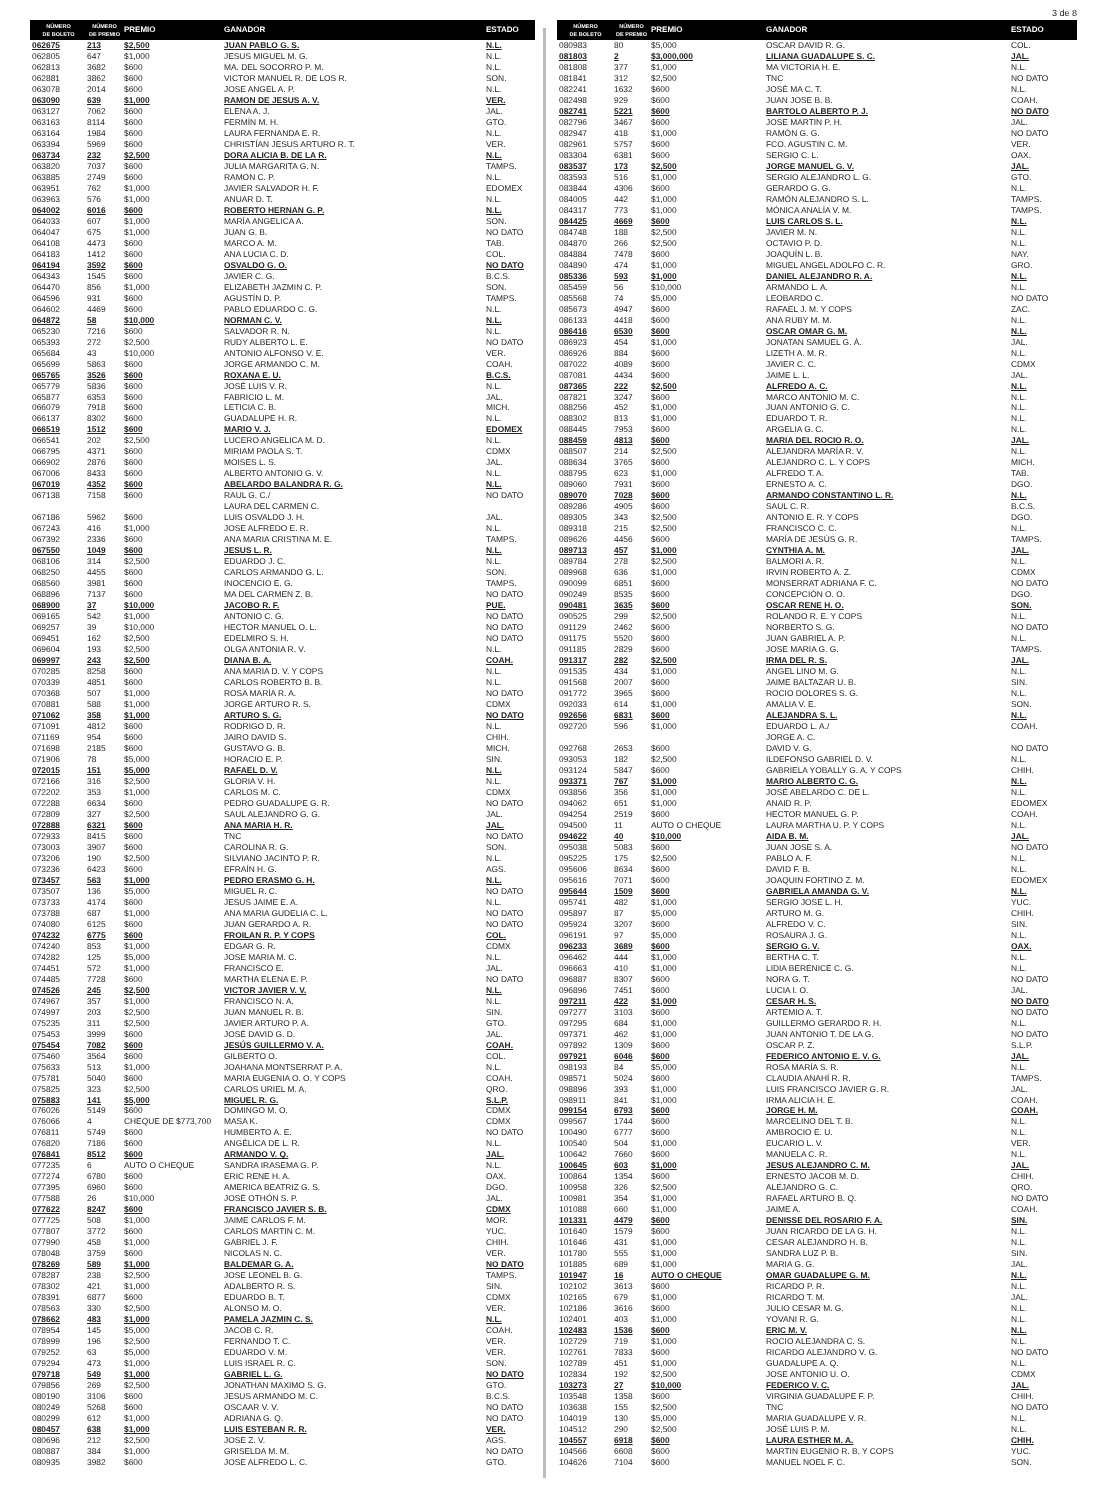3 de 8
| NÚMERO DE BOLETO | NÚMERO DE PREMIO | PREMIO | GANADOR | ESTADO |
| --- | --- | --- | --- | --- |
| 062675 | 213 | $2,500 | JUAN PABLO G. S. | N.L. |
| 062805 | 647 | $1,000 | JESUS MIGUEL M. G. | N.L. |
| 062813 | 3682 | $600 | MA. DEL SOCORRO P. M. | N.L. |
| 062881 | 3862 | $600 | VICTOR MANUEL R. DE LOS R. | SON. |
| 063078 | 2014 | $600 | JOSE ANGEL A. P. | N.L. |
| 063090 | 639 | $1,000 | RAMON DE JESUS A. V. | VER. |
| 063127 | 7062 | $600 | ELENA A. J. | JAL. |
| 063163 | 8114 | $600 | FERMÍN M. H. | GTO. |
| 063164 | 1984 | $600 | LAURA FERNANDA E. R. | N.L. |
| 063394 | 5969 | $600 | CHRISTÍAN JESUS ARTURO R. T. | VER. |
| 063734 | 232 | $2,500 | DORA ALICIA B. DE LA R. | N.L. |
| 063820 | 7037 | $600 | JULIA MARGARITA G. N. | TAMPS. |
| 063885 | 2749 | $600 | RAMON C. P. | N.L. |
| 063951 | 762 | $1,000 | JAVIER SALVADOR H. F. | EDOMEX |
| 063963 | 576 | $1,000 | ANUAR D. T. | N.L. |
| 064002 | 6016 | $600 | ROBERTO HERNAN G. P. | N.L. |
| 064033 | 607 | $1,000 | MARÍA ANGELICA A. | SON. |
| 064047 | 675 | $1,000 | JUAN G. B. | NO DATO |
| 064108 | 4473 | $600 | MARCO A. M. | TAB. |
| 064183 | 1412 | $600 | ANA LUCIA C. D. | COL. |
| 064194 | 3592 | $600 | OSVALDO G. O. | NO DATO |
| 064343 | 1545 | $600 | JAVIER C. G. | B.C.S. |
| 064470 | 856 | $1,000 | ELIZABETH JAZMIN C. P. | SON. |
| 064596 | 931 | $600 | AGUSTÍN D. P. | TAMPS. |
| 064602 | 4469 | $600 | PABLO EDUARDO C. G. | N.L. |
| 064872 | 58 | $10,000 | NORMAN C. V. | N.L. |
| 065230 | 7216 | $600 | SALVADOR R. N. | N.L. |
| 065393 | 272 | $2,500 | RUDY ALBERTO L. E. | NO DATO |
| 065684 | 43 | $10,000 | ANTONIO ALFONSO V. E. | VER. |
| 065699 | 5863 | $600 | JORGE ARMANDO C. M. | COAH. |
| 065765 | 3526 | $600 | ROXANA E. U. | B.C.S. |
| 065779 | 5836 | $600 | JOSÉ LUIS V. R. | N.L. |
| 065877 | 6353 | $600 | FABRICIO L. M. | JAL. |
| 066079 | 7918 | $600 | LETICIA C. B. | MICH. |
| 066137 | 8302 | $600 | GUADALUPE H. R. | N.L. |
| 066519 | 1512 | $600 | MARIO V. J. | EDOMEX |
| 066541 | 202 | $2,500 | LUCERO ANGELICA M. D. | N.L. |
| 066795 | 4371 | $600 | MIRIAM PAOLA S. T. | CDMX |
| 066902 | 2876 | $600 | MOISES L. S. | JAL. |
| 067006 | 8433 | $600 | ALBERTO ANTONIO G. V. | N.L. |
| 067019 | 4352 | $600 | ABELARDO BALANDRA R. G. | N.L. |
| 067138 | 7158 | $600 | RAUL G. C./ LAURA DEL CARMEN C. | NO DATO |
| 067186 | 5962 | $600 | LUIS OSVALDO J. H. | JAL. |
| 067243 | 416 | $1,000 | JOSE ALFREDO E. R. | N.L. |
| 067392 | 2336 | $600 | ANA MARIA CRISTINA M. E. | TAMPS. |
| 067550 | 1049 | $600 | JESUS L. R. | N.L. |
| 068106 | 314 | $2,500 | EDUARDO J. C. | N.L. |
| 068250 | 4455 | $600 | CARLOS ARMANDO G. L. | SON. |
| 068560 | 3981 | $600 | INOCENCIO E. G. | TAMPS. |
| 068896 | 7137 | $600 | MA DEL CARMEN Z. B. | NO DATO |
| 068900 | 37 | $10,000 | JACOBO R. F. | PUE. |
| 069165 | 542 | $1,000 | ANTONIO C. G. | NO DATO |
| 069257 | 39 | $10,000 | HECTOR MANUEL O. L. | NO DATO |
| 069451 | 162 | $2,500 | EDELMIRO S. H. | NO DATO |
| 069604 | 193 | $2,500 | OLGA ANTONIA R. V. | N.L. |
| 069997 | 243 | $2,500 | DIANA B. A. | COAH. |
| 070285 | 8258 | $600 | ANA MARIA D. V. Y COPS | N.L. |
| 070339 | 4851 | $600 | CARLOS ROBERTO B. B. | N.L. |
| 070368 | 507 | $1,000 | ROSA MARÍA R. A. | NO DATO |
| 070881 | 588 | $1,000 | JORGE ARTURO R. S. | CDMX |
| 071062 | 358 | $1,000 | ARTURO S. G. | NO DATO |
| 071091 | 4812 | $600 | RODRIGO D. R. | N.L. |
| 071169 | 954 | $600 | JAIRO DAVID S. | CHIH. |
| 071698 | 2185 | $600 | GUSTAVO G. B. | MICH. |
| 071906 | 78 | $5,000 | HORACIO E. P. | SIN. |
| 072015 | 151 | $5,000 | RAFAEL D. V. | N.L. |
| 072166 | 316 | $2,500 | GLORIA V. H. | N.L. |
| 072202 | 353 | $1,000 | CARLOS M. C. | CDMX |
| 072288 | 6634 | $600 | PEDRO GUADALUPE G. R. | NO DATO |
| 072809 | 327 | $2,500 | SAUL ALEJANDRO G. G. | JAL. |
| 072888 | 6321 | $600 | ANA MARIA H. R. | JAL. |
| 072933 | 8415 | $600 | TNC | NO DATO |
| 073003 | 3907 | $600 | CAROLINA R. G. | SON. |
| 073206 | 190 | $2,500 | SILVIANO JACINTO P. R. | N.L. |
| 073236 | 6423 | $600 | EFRAÍN H. G. | AGS. |
| 073457 | 563 | $1,000 | PEDRO ERASMO G. H. | N.L. |
| 073507 | 136 | $5,000 | MIGUEL R. C. | NO DATO |
| 073733 | 4174 | $600 | JESUS JAIME E. A. | N.L. |
| 073788 | 687 | $1,000 | ANA MARIA GUDELIA C. L. | NO DATO |
| 074080 | 6125 | $600 | JUAN GERARDO A. R. | NO DATO |
| 074232 | 6775 | $600 | FROILAN R. P. Y COPS | COL. |
| 074240 | 853 | $1,000 | EDGAR G. R. | CDMX |
| 074282 | 125 | $5,000 | JOSE MARIA M. C. | N.L. |
| 074451 | 572 | $1,000 | FRANCISCO E. | JAL. |
| 074485 | 7728 | $600 | MARTHA ELENA E. P. | NO DATO |
| 074526 | 245 | $2,500 | VICTOR JAVIER V. V. | N.L. |
| 074967 | 357 | $1,000 | FRANCISCO N. A. | N.L. |
| 074997 | 203 | $2,500 | JUAN MANUEL R. B. | SIN. |
| 075235 | 311 | $2,500 | JAVIER ARTURO P. A. | GTO. |
| 075453 | 3999 | $600 | JOSÉ DAVID G. D. | JAL. |
| 075454 | 7082 | $600 | JESÚS GUILLERMO V. A. | COAH. |
| 075460 | 3564 | $600 | GILBERTO O. | COL. |
| 075633 | 513 | $1,000 | JOAHANA MONTSERRAT P. A. | N.L. |
| 075781 | 5040 | $600 | MARIA EUGENIA O. O. Y COPS | COAH. |
| 075825 | 323 | $2,500 | CARLOS URIEL M. A. | QRO. |
| 075883 | 141 | $5,000 | MIGUEL R. G. | S.L.P. |
| 076026 | 5149 | $600 | DOMINGO M. O. | CDMX |
| 076066 | 4 | CHEQUE DE $773,700 | MASA K. | CDMX |
| 076811 | 5749 | $600 | HUMBERTO A. E. | NO DATO |
| 076820 | 7186 | $600 | ANGÉLICA DE L. R. | N.L. |
| 076841 | 8512 | $600 | ARMANDO V. Q. | JAL. |
| 077235 | 6 | AUTO O CHEQUE | SANDRA IRASEMA G. P. | N.L. |
| 077274 | 6780 | $600 | ERIC RENE H. A. | OAX. |
| 077395 | 6960 | $600 | AMERICA BEATRIZ G. S. | DGO. |
| 077588 | 26 | $10,000 | JOSÉ OTHÓN S. P. | JAL. |
| 077622 | 8247 | $600 | FRANCISCO JAVIER S. B. | CDMX |
| 077725 | 508 | $1,000 | JAIME CARLOS F. M. | MOR. |
| 077807 | 3772 | $600 | CARLOS MARTIN C. M. | YUC. |
| 077990 | 458 | $1,000 | GABRIEL J. F. | CHIH. |
| 078048 | 3759 | $600 | NICOLAS N. C. | VER. |
| 078269 | 589 | $1,000 | BALDEMAR G. A. | NO DATO |
| 078287 | 238 | $2,500 | JOSE LEONEL B. G. | TAMPS. |
| 078302 | 421 | $1,000 | ADALBERTO R. S. | SIN. |
| 078391 | 6877 | $600 | EDUARDO B. T. | CDMX |
| 078563 | 330 | $2,500 | ALONSO M. O. | VER. |
| 078662 | 483 | $1,000 | PAMELA JAZMIN C. S. | N.L. |
| 078954 | 145 | $5,000 | JACOB C. R. | COAH. |
| 078999 | 196 | $2,500 | FERNANDO T. C. | VER. |
| 079252 | 63 | $5,000 | EDUARDO V. M. | VER. |
| 079294 | 473 | $1,000 | LUIS ISRAEL R. C. | SON. |
| 079718 | 549 | $1,000 | GABRIEL L. G. | NO DATO |
| 079856 | 269 | $2,500 | JONATHAN MAXIMO S. G. | GTO. |
| 080190 | 3106 | $600 | JESUS ARMANDO M. C. | B.C.S. |
| 080249 | 5268 | $600 | OSCAAR V. V. | NO DATO |
| 080299 | 612 | $1,000 | ADRIANA G. Q. | NO DATO |
| 080457 | 638 | $1,000 | LUIS ESTEBAN R. R. | VER. |
| 080696 | 212 | $2,500 | JOSE Z. V. | AGS. |
| 080887 | 384 | $1,000 | GRISELDA M. M. | NO DATO |
| 080935 | 3982 | $600 | JOSE ALFREDO L. C. | GTO. |
| NÚMERO DE BOLETO | NÚMERO DE PREMIO | PREMIO | GANADOR | ESTADO |
| --- | --- | --- | --- | --- |
| 080983 | 80 | $5,000 | OSCAR DAVID R. G. | COL. |
| 081803 | 2 | $3,000,000 | LILIANA GUADALUPE S. C. | JAL. |
| 081808 | 377 | $1,000 | MA VICTORIA H. E. | N.L. |
| 081841 | 312 | $2,500 | TNC | NO DATO |
| 082241 | 1632 | $600 | JOSÉ MA C. T. | N.L. |
| 082498 | 929 | $600 | JUAN JOSE B. B. | COAH. |
| 082741 | 5221 | $600 | BARTOLO ALBERTO P. J. | NO DATO |
| 082796 | 3467 | $600 | JOSE MARTIN P. H. | JAL. |
| 082947 | 418 | $1,000 | RAMÓN G. G. | NO DATO |
| 082961 | 5757 | $600 | FCO. AGUSTIN C. M. | VER. |
| 083304 | 6381 | $600 | SERGIO C. L. | OAX. |
| 083537 | 173 | $2,500 | JORGE MANUEL G. V. | JAL. |
| 083593 | 516 | $1,000 | SERGIO ALEJANDRO L. G. | GTO. |
| 083844 | 4306 | $600 | GERARDO G. G. | N.L. |
| 084005 | 442 | $1,000 | RAMÓN ALEJANDRO S. L. | TAMPS. |
| 084317 | 773 | $1,000 | MÓNICA ANALÍA V. M. | TAMPS. |
| 084425 | 4669 | $600 | LUIS CARLOS S. L. | N.L. |
| 084748 | 188 | $2,500 | JAVIER M. N. | N.L. |
| 084870 | 266 | $2,500 | OCTAVIO P. D. | N.L. |
| 084884 | 7478 | $600 | JOAQUÍN L. B. | NAY. |
| 084890 | 474 | $1,000 | MIGUEL ANGEL ADOLFO C. R. | GRO. |
| 085336 | 593 | $1,000 | DANIEL ALEJANDRO R. A. | N.L. |
| 085459 | 56 | $10,000 | ARMANDO L. A. | N.L. |
| 085568 | 74 | $5,000 | LEOBARDO C. | NO DATO |
| 085673 | 4947 | $600 | RAFAEL J. M. Y COPS | ZAC. |
| 086133 | 4418 | $600 | ANA RUBY M. M. | N.L. |
| 086416 | 6530 | $600 | OSCAR OMAR G. M. | N.L. |
| 086923 | 454 | $1,000 | JONATAN SAMUEL G. Á. | JAL. |
| 086926 | 884 | $600 | LIZETH A. M. R. | N.L. |
| 087022 | 4089 | $600 | JAVIER C. C. | CDMX |
| 087081 | 4434 | $600 | JAIME L. L. | JAL. |
| 087365 | 222 | $2,500 | ALFREDO A. C. | N.L. |
| 087821 | 3247 | $600 | MARCO ANTONIO M. C. | N.L. |
| 088256 | 452 | $1,000 | JUAN ANTONIO G. C. | N.L. |
| 088302 | 813 | $1,000 | EDUARDO T. R. | N.L. |
| 088445 | 7953 | $600 | ARGELIA G. C. | N.L. |
| 088459 | 4813 | $600 | MARIA DEL ROCIO R. O. | JAL. |
| 088507 | 214 | $2,500 | ALEJANDRA MARÍA R. V. | N.L. |
| 088634 | 3765 | $600 | ALEJANDRO C. L. Y COPS | MICH. |
| 088795 | 623 | $1,000 | ALFREDO T. A. | TAB. |
| 089060 | 7931 | $600 | ERNESTO A. C. | DGO. |
| 089070 | 7028 | $600 | ARMANDO CONSTANTINO L. R. | N.L. |
| 089286 | 4905 | $600 | SAUL C. R. | B.C.S. |
| 089305 | 343 | $2,500 | ANTONIO E. R. Y COPS | DGO. |
| 089318 | 215 | $2,500 | FRANCISCO C. C. | N.L. |
| 089626 | 4456 | $600 | MARÍA DE JESÚS G. R. | TAMPS. |
| 089713 | 457 | $1,000 | CYNTHIA A. M. | JAL. |
| 089784 | 278 | $2,500 | BALMORI A. R. | N.L. |
| 089968 | 636 | $1,000 | IRVIN ROBERTO A. Z. | CDMX |
| 090099 | 6851 | $600 | MONSERRAT ADRIANA F. C. | NO DATO |
| 090249 | 8535 | $600 | CONCEPCIÓN O. O. | DGO. |
| 090481 | 3635 | $600 | OSCAR RENE H. O. | SON. |
| 090525 | 299 | $2,500 | ROLANDO R. E. Y COPS | N.L. |
| 091129 | 2462 | $600 | NORBERTO S. G. | NO DATO |
| 091175 | 5520 | $600 | JUAN GABRIEL A. P. | N.L. |
| 091185 | 2829 | $600 | JOSE MARIA G. G. | TAMPS. |
| 091317 | 282 | $2,500 | IRMA DEL R. S. | JAL. |
| 091535 | 434 | $1,000 | ANGEL LINO M. G. | N.L. |
| 091568 | 2007 | $600 | JAIME BALTAZAR U. B. | SIN. |
| 091772 | 3965 | $600 | ROCIO DOLORES S. G. | N.L. |
| 092033 | 614 | $1,000 | AMALIA V. E. | SON. |
| 092656 | 6831 | $600 | ALEJANDRA S. L. | N.L. |
| 092720 | 596 | $1,000 | EDUARDO L. A./ JORGE A. C. | COAH. |
| 092768 | 2653 | $600 | DAVID V. G. | NO DATO |
| 093053 | 182 | $2,500 | ILDEFONSO GABRIEL D. V. | N.L. |
| 093124 | 5847 | $600 | GABRIELA YOBALLY G. A. Y COPS | CHIH. |
| 093371 | 767 | $1,000 | MARIO ALBERTO C. G. | N.L. |
| 093856 | 356 | $1,000 | JOSÉ ABELARDO C. DE L. | N.L. |
| 094062 | 651 | $1,000 | ANAID R. P. | EDOMEX |
| 094254 | 2519 | $600 | HECTOR MANUEL G. P. | COAH. |
| 094500 | 11 | AUTO O CHEQUE | LAURA MARTHA U. P. Y COPS | N.L. |
| 094622 | 40 | $10,000 | AIDA B. M. | JAL. |
| 095038 | 5083 | $600 | JUAN JOSE S. A. | NO DATO |
| 095225 | 175 | $2,500 | PABLO A. F. | N.L. |
| 095606 | 8634 | $600 | DAVID F. B. | N.L. |
| 095616 | 7071 | $600 | JOAQUIN FORTINO Z. M. | EDOMEX |
| 095644 | 1509 | $600 | GABRIELA AMANDA G. V. | N.L. |
| 095741 | 482 | $1,000 | SERGIO JOSE L. H. | YUC. |
| 095897 | 87 | $5,000 | ARTURO M. G. | CHIH. |
| 095924 | 3207 | $600 | ALFREDO V. C. | SIN. |
| 096191 | 97 | $5,000 | ROSAURA J. G. | N.L. |
| 096233 | 3689 | $600 | SERGIO G. V. | OAX. |
| 096462 | 444 | $1,000 | BERTHA C. T. | N.L. |
| 096663 | 410 | $1,000 | LIDIA BERENICE C. G. | N.L. |
| 096887 | 8307 | $600 | NORA G. T. | NO DATO |
| 096896 | 7451 | $600 | LUCIA I. O. | JAL. |
| 097211 | 422 | $1,000 | CESAR H. S. | NO DATO |
| 097277 | 3103 | $600 | ARTEMIO A. T. | NO DATO |
| 097295 | 684 | $1,000 | GUILLERMO GERARDO R. H. | N.L. |
| 097371 | 462 | $1,000 | JUAN ANTONIO T. DE LA G. | NO DATO |
| 097892 | 1309 | $600 | OSCAR P. Z. | S.L.P. |
| 097921 | 6046 | $600 | FEDERICO ANTONIO E. V. G. | JAL. |
| 098193 | 84 | $5,000 | ROSA MARÍA S. R. | N.L. |
| 098571 | 5024 | $600 | CLAUDIA ANAHÍ R. R. | TAMPS. |
| 098896 | 393 | $1,000 | LUIS FRANCISCO JAVIER G. R. | JAL. |
| 098911 | 841 | $1,000 | IRMA ALICIA H. E. | COAH. |
| 099154 | 6793 | $600 | JORGE H. M. | COAH. |
| 099567 | 1744 | $600 | MARCELINO DEL T. B. | N.L. |
| 100490 | 6777 | $600 | AMBROCIO E. U. | N.L. |
| 100540 | 504 | $1,000 | EUCARIO L. V. | VER. |
| 100642 | 7660 | $600 | MANUELA C. R. | N.L. |
| 100645 | 603 | $1,000 | JESUS ALEJANDRO C. M. | JAL. |
| 100864 | 1354 | $600 | ERNESTO JACOB M. D. | CHIH. |
| 100958 | 326 | $2,500 | ALEJANDRO G. C. | QRO. |
| 100981 | 354 | $1,000 | RAFAEL ARTURO B. Q. | NO DATO |
| 101088 | 660 | $1,000 | JAIME A. | COAH. |
| 101331 | 4479 | $600 | DENISSE DEL ROSARIO F. A. | SIN. |
| 101640 | 1579 | $600 | JUAN RICARDO DE LA G. H. | N.L. |
| 101646 | 431 | $1,000 | CESAR ALEJANDRO H. B. | N.L. |
| 101780 | 555 | $1,000 | SANDRA LUZ P. B. | SIN. |
| 101885 | 689 | $1,000 | MARIA G. G. | JAL. |
| 101947 | 16 | AUTO O CHEQUE | OMAR GUADALUPE G. M. | N.L. |
| 102102 | 3613 | $600 | RICARDO P. R. | N.L. |
| 102165 | 679 | $1,000 | RICARDO T. M. | JAL. |
| 102186 | 3616 | $600 | JULIO CESAR M. G. | N.L. |
| 102401 | 403 | $1,000 | YOVANI R. G. | N.L. |
| 102483 | 1536 | $600 | ERIC M. V. | N.L. |
| 102729 | 719 | $1,000 | ROCIO ALEJANDRA C. S. | N.L. |
| 102761 | 7833 | $600 | RICARDO ALEJANDRO V. G. | NO DATO |
| 102789 | 451 | $1,000 | GUADALUPE A. Q. | N.L. |
| 102834 | 192 | $2,500 | JOSE ANTONIO U. O. | CDMX |
| 103273 | 27 | $10,000 | FEDERICO V. C. | JAL. |
| 103548 | 1358 | $600 | VIRGINIA GUADALUPE F. P. | CHIH. |
| 103638 | 155 | $2,500 | TNC | NO DATO |
| 104019 | 130 | $5,000 | MARIA GUADALUPE V. R. | N.L. |
| 104512 | 290 | $2,500 | JOSÉ LUIS P. M. | N.L. |
| 104557 | 6918 | $600 | LAURA ESTHER M. A. | CHIH. |
| 104566 | 6608 | $600 | MARTIN EUGENIO R. B. Y COPS | YUC. |
| 104626 | 7104 | $600 | MANUEL NOEL F. C. | SON. |